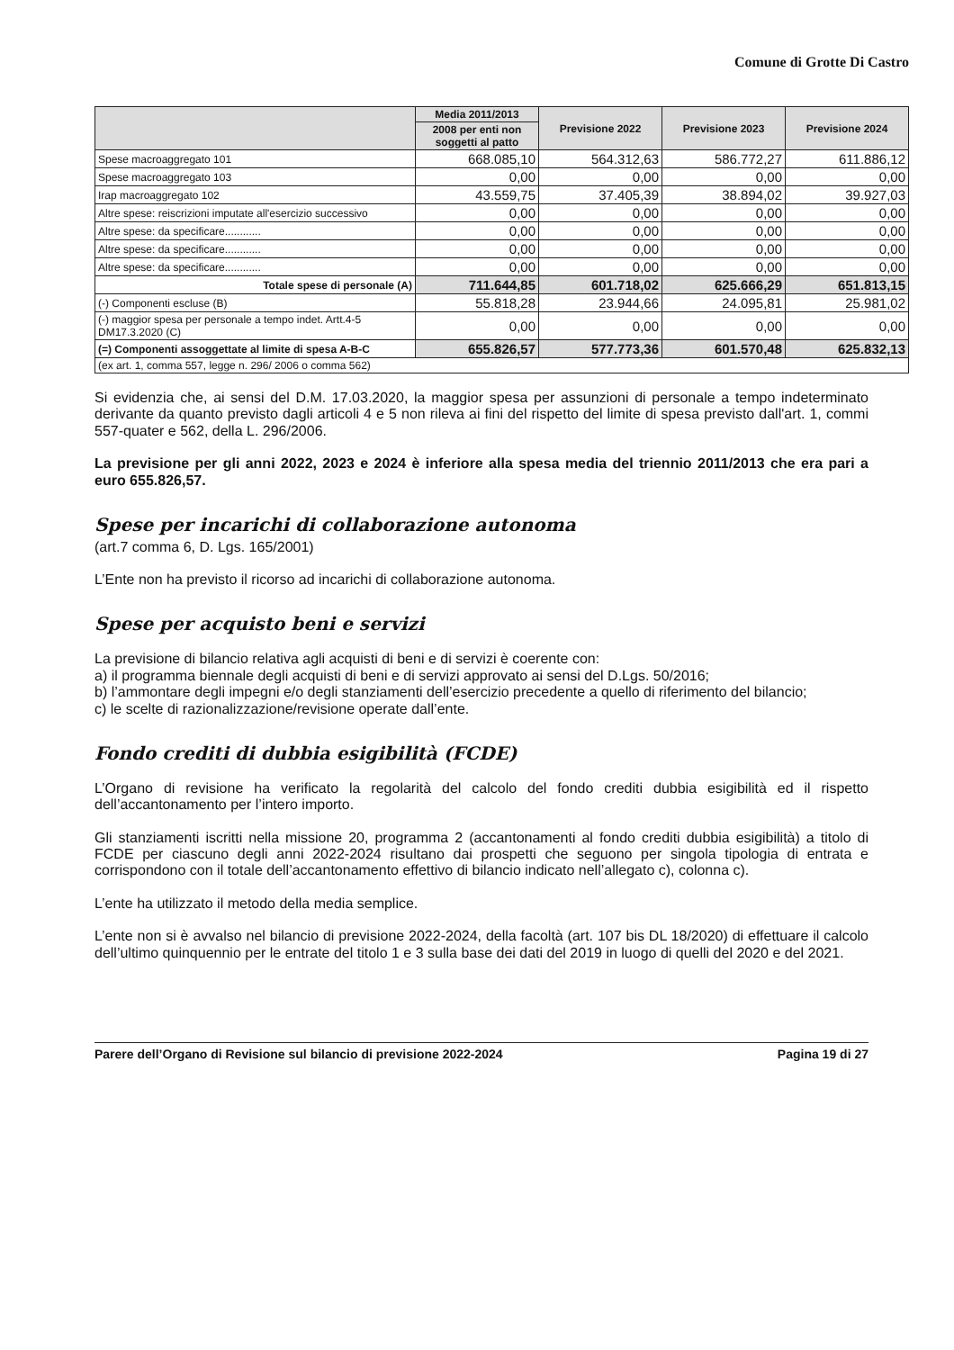Comune di Grotte Di Castro
| | Media 2011/2013 | Previsione 2022 | Previsione 2023 | Previsione 2024 |
| --- | --- | --- | --- | --- |
| | 2008 per enti non soggetti al patto | | | |
| Spese macroaggregato 101 | 668.085,10 | 564.312,63 | 586.772,27 | 611.886,12 |
| Spese macroaggregato 103 | 0,00 | 0,00 | 0,00 | 0,00 |
| Irap macroaggregato 102 | 43.559,75 | 37.405,39 | 38.894,02 | 39.927,03 |
| Altre spese: reiscrizioni imputate all'esercizio successivo | 0,00 | 0,00 | 0,00 | 0,00 |
| Altre spese: da specificare............ | 0,00 | 0,00 | 0,00 | 0,00 |
| Altre spese: da specificare............ | 0,00 | 0,00 | 0,00 | 0,00 |
| Altre spese: da specificare............ | 0,00 | 0,00 | 0,00 | 0,00 |
| Totale spese di personale (A) | 711.644,85 | 601.718,02 | 625.666,29 | 651.813,15 |
| (-) Componenti escluse (B) | 55.818,28 | 23.944,66 | 24.095,81 | 25.981,02 |
| (-) maggior spesa per personale a tempo indet. Artt.4-5 DM17.3.2020 (C) | 0,00 | 0,00 | 0,00 | 0,00 |
| (=) Componenti assoggettate al limite di spesa A-B-C | 655.826,57 | 577.773,36 | 601.570,48 | 625.832,13 |
| (ex art. 1, comma 557, legge n. 296/ 2006 o comma 562) | | | | |
Si evidenzia che, ai sensi del D.M. 17.03.2020, la maggior spesa per assunzioni di personale a tempo indeterminato derivante da quanto previsto dagli articoli 4 e 5 non rileva ai fini del rispetto del limite di spesa previsto dall'art. 1, commi 557-quater e 562, della L. 296/2006.
La previsione per gli anni 2022, 2023 e 2024 è inferiore alla spesa media del triennio 2011/2013 che era pari a euro 655.826,57.
Spese per incarichi di collaborazione autonoma
(art.7 comma 6, D. Lgs. 165/2001)
L’Ente non ha previsto il ricorso ad incarichi di collaborazione autonoma.
Spese per acquisto beni e servizi
La previsione di bilancio relativa agli acquisti di beni e di servizi è coerente con:
a) il programma biennale degli acquisti di beni e di servizi approvato ai sensi del D.Lgs. 50/2016;
b) l’ammontare degli impegni e/o degli stanziamenti dell’esercizio precedente a quello di riferimento del bilancio;
c) le scelte di razionalizzazione/revisione operate dall’ente.
Fondo crediti di dubbia esigibilità (FCDE)
L’Organo di revisione ha verificato la regolarità del calcolo del fondo crediti dubbia esigibilità ed il rispetto dell’accantonamento per l’intero importo.
Gli stanziamenti iscritti nella missione 20, programma 2 (accantonamenti al fondo crediti dubbia esigibilità) a titolo di FCDE per ciascuno degli anni 2022-2024 risultano dai prospetti che seguono per singola tipologia di entrata e corrispondono con il totale dell’accantonamento effettivo di bilancio indicato nell’allegato c), colonna c).
L’ente ha utilizzato il metodo della media semplice.
L’ente non si è avvalso nel bilancio di previsione 2022-2024, della facoltà (art. 107 bis DL 18/2020) di effettuare il calcolo dell’ultimo quinquennio per le entrate del titolo 1 e 3 sulla base dei dati del 2019 in luogo di quelli del 2020 e del 2021.
Parere dell’Organo di Revisione sul bilancio di previsione 2022-2024 Pagina 19 di 27